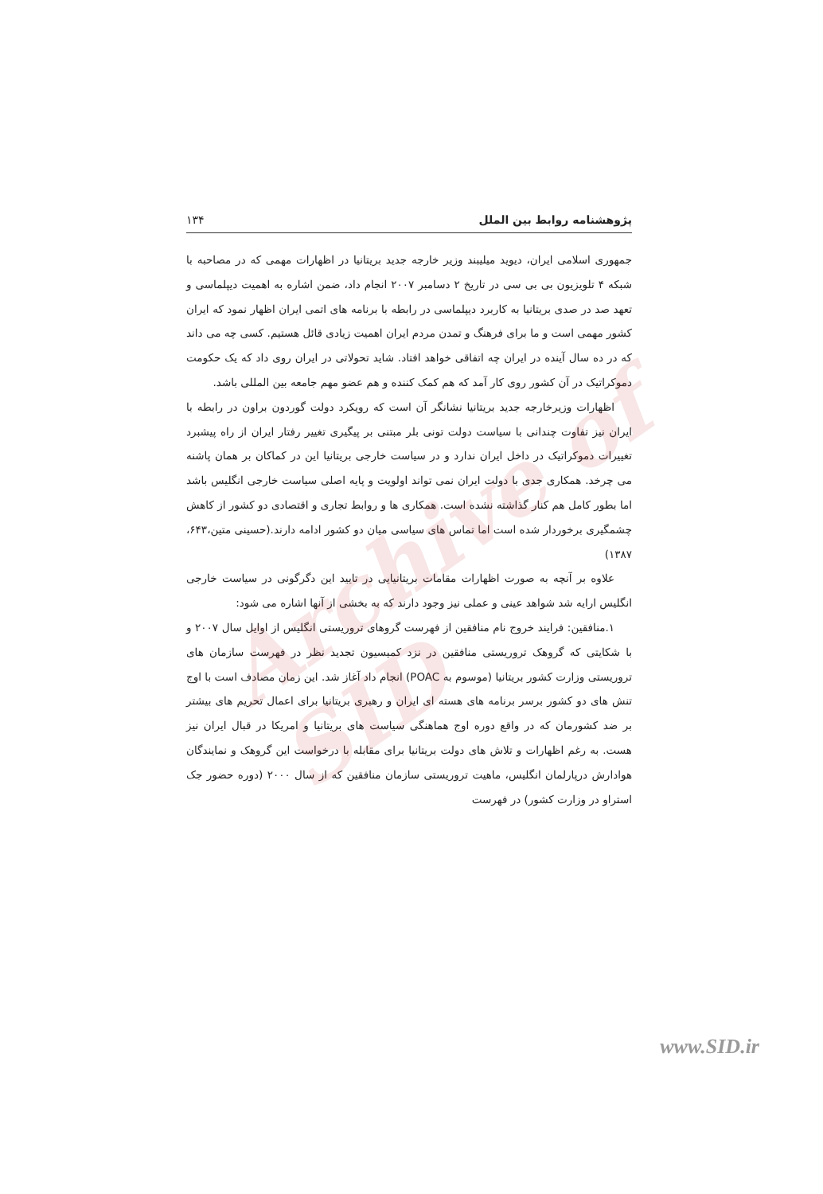پژوهشنامه روابط بین الملل ۱۳۴
جمهوری اسلامی ایران، دیوید میلیبند وزیر خارجه جدید بریتانیا در اظهارات مهمی که در مصاحبه با شبکه ۴ تلویزیون بی بی سی در تاریخ ۲ دسامبر ۲۰۰۷ انجام داد، ضمن اشاره به اهمیت دیپلماسی و تعهد صد در صدی بریتانیا به کاربرد دیپلماسی در رابطه با برنامه های اتمی ایران اظهار نمود که ایران کشور مهمی است و ما برای فرهنگ و تمدن مردم ایران اهمیت زیادی قائل هستیم. کسی چه می داند که در ده سال آینده در ایران چه اتفاقی خواهد افتاد. شاید تحولاتی در ایران روی داد که یک حکومت دموکراتیک در آن کشور روی کار آمد که هم کمک کننده و هم عضو مهم جامعه بین المللی باشد.
اظهارات وزیرخارجه جدید بریتانیا نشانگر آن است که رویکرد دولت گوردون براون در رابطه با ایران نیز تفاوت چندانی با سیاست دولت تونی بلر مبتنی بر پیگیری تغییر رفتار ایران از راه پیشبرد تغییرات دموکراتیک در داخل ایران ندارد و در سیاست خارجی بریتانیا این در کماکان بر همان پاشنه می چرخد. همکاری جدی با دولت ایران نمی تواند اولویت و پایه اصلی سیاست خارجی انگلیس باشد اما بطور کامل هم کنار گذاشته نشده است. همکاری ها و روابط تجاری و اقتصادی دو کشور از کاهش چشمگیری برخوردار شده است اما تماس های سیاسی میان دو کشور ادامه دارند.(حسینی متین،۶۴۳، ۱۳۸۷)
علاوه بر آنچه به صورت اظهارات مقامات بریتانیایی در تایید این دگرگونی در سیاست خارجی انگلیس ارایه شد شواهد عینی و عملی نیز وجود دارند که به بخشی از آنها اشاره می شود:
۱.منافقین: فرایند خروج نام منافقین از فهرست گروهای تروریستی انگلیس از اوایل سال ۲۰۰۷ و با شکایتی که گروهک تروریستی منافقین در نزد کمیسیون تجدید نظر در فهرست سازمان های تروریستی وزارت کشور بریتانیا (موسوم به POAC) انجام داد آغاز شد. این زمان مصادف است با اوج تنش های دو کشور برسر برنامه های هسته ای ایران و رهبری بریتانیا برای اعمال تحریم های بیشتر بر ضد کشورمان که در واقع دوره اوج هماهنگی سیاست های بریتانیا و امریکا در قبال ایران نیز هست. به رغم اظهارات و تلاش های دولت بریتانیا برای مقابله با درخواست این گروهک و نمایندگان هوادارش درپارلمان انگلیس، ماهیت تروریستی سازمان منافقین که از سال ۲۰۰۰ (دوره حضور جک استراو در وزارت کشور) در فهرست
Archive of SID
www.SID.ir